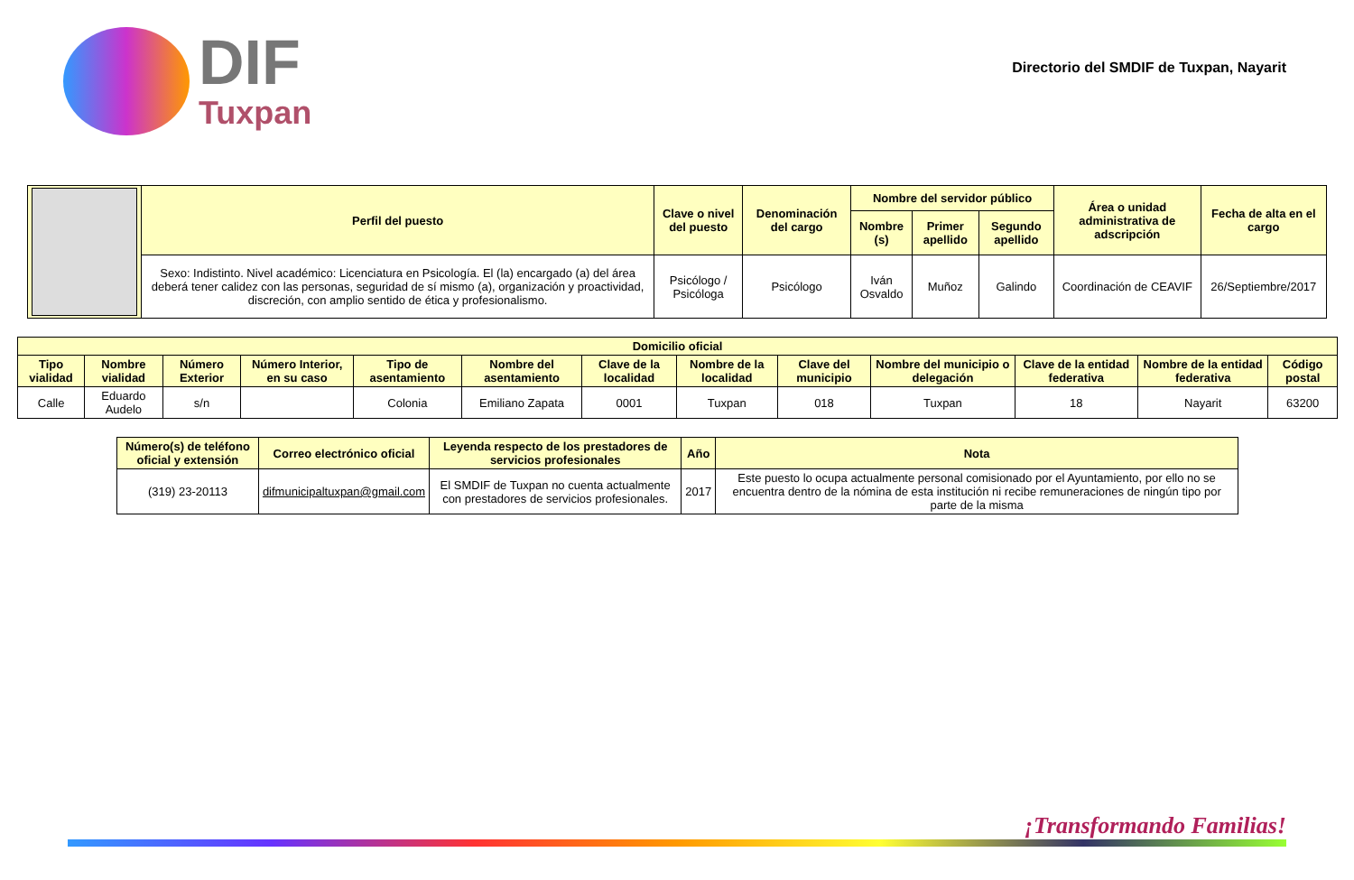DIF
Tuxpan
Directorio del SMDIF de Tuxpan, Nayarit
| | Perfil del puesto | Clave o nivel del puesto | Denominación del cargo | Nombre del servidor público | | | Área o unidad administrativa de adscripción | Fecha de alta en el cargo |
| --- | --- | --- | --- | --- | --- | --- | --- | --- |
| | | | | Nombre (s) | Primer apellido | Segundo apellido | | |
| | Sexo: Indistinto. Nivel académico: Licenciatura en Psicología. El (la) encargado (a) del área deberá tener calidez con las personas, seguridad de sí mismo (a), organización y proactividad, discreción, con amplio sentido de ética y profesionalismo. | Psicólogo / Psicóloga | Psicólogo | Iván Osvaldo | Muñoz | Galindo | Coordinación de CEAVIF | 26/Septiembre/2017 |
| Domicilio oficial | | | | | | | | | | | | |
| --- | --- | --- | --- | --- | --- | --- | --- | --- | --- | --- | --- | --- |
| Tipo vialidad | Nombre vialidad | Número Exterior | Número Interior, en su caso | Tipo de asentamiento | Nombre del asentamiento | Clave de la localidad | Nombre de la localidad | Clave del municipio | Nombre del municipio o delegación | Clave de la entidad federativa | Nombre de la entidad federativa | Código postal |
| Calle | Eduardo Audelo | s/n | | Colonia | Emiliano Zapata | 0001 | Tuxpan | 018 | Tuxpan | 18 | Nayarit | 63200 |
| Número(s) de teléfono oficial y extensión | Correo electrónico oficial | Leyenda respecto de los prestadores de servicios profesionales | Año | Nota |
| --- | --- | --- | --- | --- |
| (319) 23-20113 | difmunicipaltuxpan@gmail.com | El SMDIF de Tuxpan no cuenta actualmente con prestadores de servicios profesionales. | 2017 | Este puesto lo ocupa actualmente personal comisionado por el Ayuntamiento, por ello no se encuentra dentro de la nómina de esta institución ni recibe remuneraciones de ningún tipo por parte de la misma |
¡Transformando Familias!